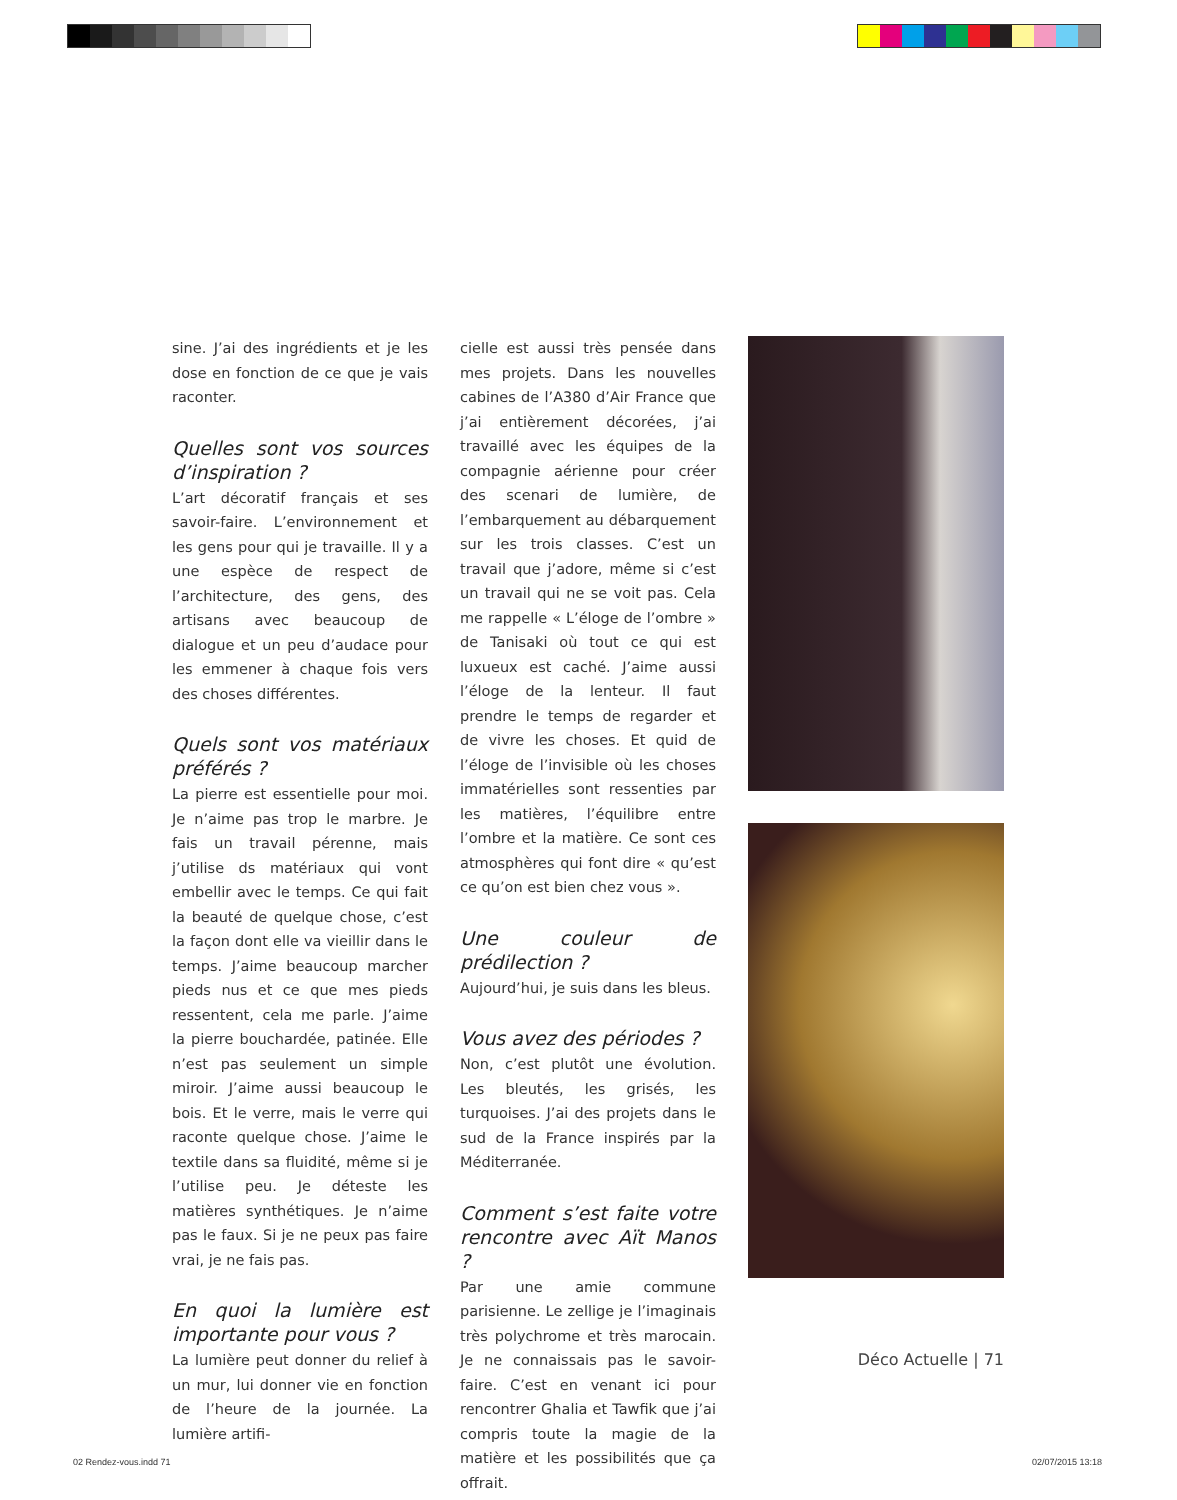sine. J’ai des ingrédients et je les dose en fonction de ce que je vais raconter.
Quelles sont vos sources d’inspiration ?
L’art décoratif français et ses savoir-faire. L’environnement et les gens pour qui je travaille. Il y a une espèce de respect de l’architecture, des gens, des artisans avec beaucoup de dialogue et un peu d’audace pour les emmener à chaque fois vers des choses différentes.
Quels sont vos matériaux préférés ?
La pierre est essentielle pour moi. Je n’aime pas trop le marbre. Je fais un travail pérenne, mais j’utilise ds matériaux qui vont embellir avec le temps. Ce qui fait la beauté de quelque chose, c’est la façon dont elle va vieillir dans le temps. J’aime beaucoup marcher pieds nus et ce que mes pieds ressentent, cela me parle. J’aime la pierre bouchardée, patinée. Elle n’est pas seulement un simple miroir. J’aime aussi beaucoup le bois. Et le verre, mais le verre qui raconte quelque chose. J’aime le textile dans sa fluidité, même si je l’utilise peu. Je déteste les matières synthétiques. Je n’aime pas le faux. Si je ne peux pas faire vrai, je ne fais pas.
En quoi la lumière est importante pour vous ?
La lumière peut donner du relief à un mur, lui donner vie en fonction de l’heure de la journée. La lumière artifi-
cielle est aussi très pensée dans mes projets. Dans les nouvelles cabines de l’A380 d’Air France que j’ai entièrement décorées, j’ai travaillé avec les équipes de la compagnie aérienne pour créer des scenari de lumière, de l’embarquement au débarquement sur les trois classes. C’est un travail que j’adore, même si c’est un travail qui ne se voit pas. Cela me rappelle « L’éloge de l’ombre » de Tanisaki où tout ce qui est luxueux est caché. J’aime aussi l’éloge de la lenteur. Il faut prendre le temps de regarder et de vivre les choses. Et quid de l’éloge de l’invisible où les choses immatérielles sont ressenties par les matières, l’équilibre entre l’ombre et la matière. Ce sont ces atmosphères qui font dire « qu’est ce qu’on est bien chez vous ».
Une couleur de prédilection ?
Aujourd’hui, je suis dans les bleus.
Vous avez des périodes ?
Non, c’est plutôt une évolution. Les bleutés, les grisés, les turquoises. J’ai des projets dans le sud de la France inspirés par la Méditerranée.
Comment s’est faite votre rencontre avec Aït Manos ?
Par une amie commune parisienne. Le zellige je l’imaginais très polychrome et très marocain. Je ne connaissais pas le savoir-faire. C’est en venant ici pour rencontrer Ghalia et Tawfik que j’ai compris toute la magie de la matière et les possibilités que ça offrait.
Déco Actuelle | 71
02 Rendez-vous.indd 71 02/07/2015 13:18